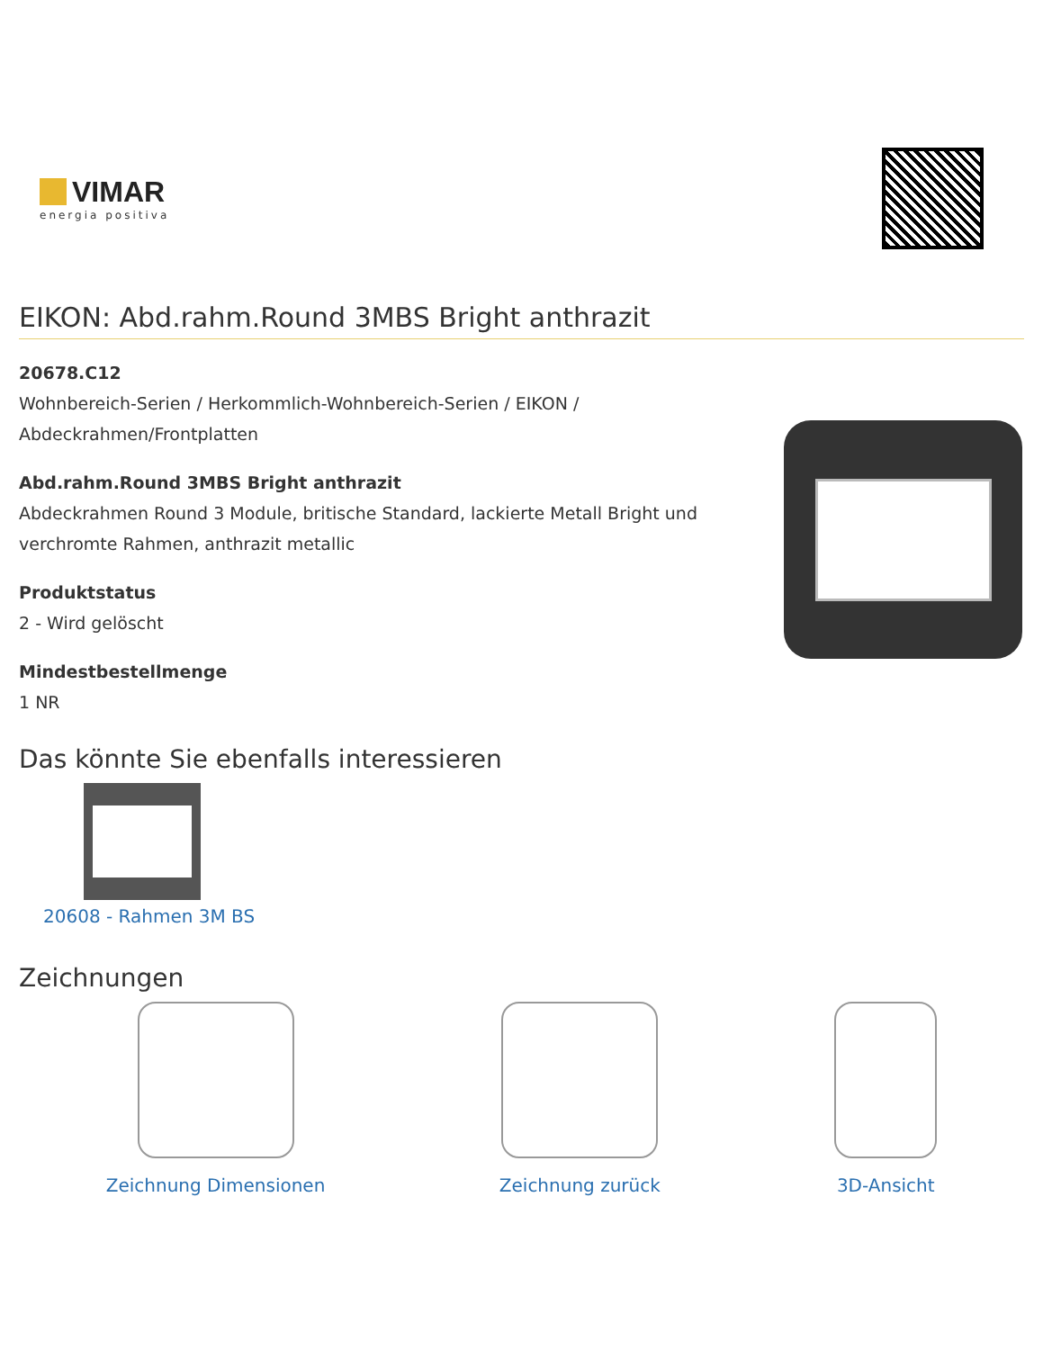VIMAR
energia positiva
EIKON: Abd.rahm.Round 3MBS Bright anthrazit
20678.C12
Wohnbereich-Serien / Herkommlich-Wohnbereich-Serien / EIKON / Abdeckrahmen/Frontplatten
Abd.rahm.Round 3MBS Bright anthrazit
Abdeckrahmen Round 3 Module, britische Standard, lackierte Metall Bright und verchromte Rahmen, anthrazit metallic
Produktstatus
2 - Wird gelöscht
Mindestbestellmenge
1 NR
Das könnte Sie ebenfalls interessieren
20608 - Rahmen 3M BS
Zeichnungen
Zeichnung Dimensionen Zeichnung zurück 3D-Ansicht